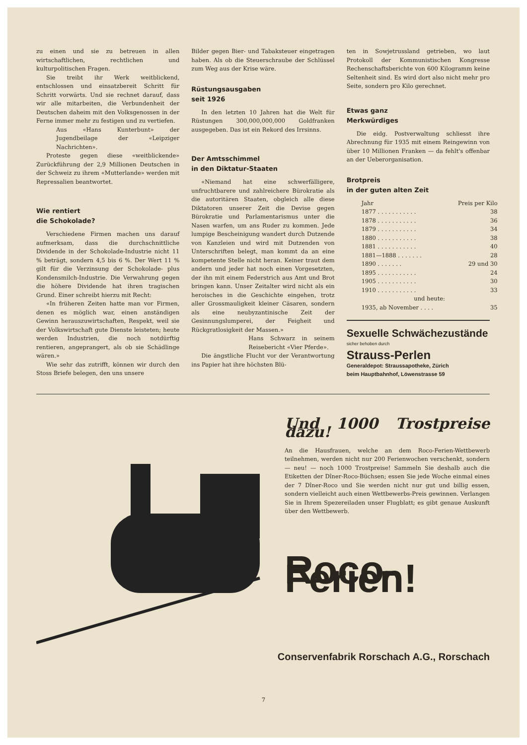zu einen und sie zu betreuen in allen wirtschaftlichen, rechtlichen und kulturpolitischen Fragen.
Sie treibt ihr Werk weitblickend, entschlossen und einsatzbereit Schritt für Schritt vorwärts. Und sie rechnet darauf, dass wir alle mitarbeiten, die Verbundenheit der Deutschen daheim mit den Volksgenossen in der Ferne immer mehr zu festigen und zu vertiefen.
Aus «Hans Kunterbunt» der Jugendbeilage der «Leipziger Nachrichten».
Proteste gegen diese «weitblickende» Zurückführung der 2,9 Millionen Deutschen in der Schweiz zu ihrem «Mutterlande» werden mit Repressalien beantwortet.
Wie rentiert
die Schokolade?
Verschiedene Firmen machen uns darauf aufmerksam, dass die durchschnittliche Dividende in der Schokolade-Industrie nicht 11 % beträgt, sondern 4,5 bis 6 %. Der Wert 11 % gilt für die Verzinsung der Schokolade- plus Kondensmilch-Industrie. Die Verwahrung gegen die höhere Dividende hat ihren tragischen Grund. Einer schreibt hierzu mit Recht:
«In früheren Zeiten hatte man vor Firmen, denen es möglich war, einen anständigen Gewinn herauszuwirtschaften, Respekt, weil sie der Volkswirtschaft gute Dienste leisteten; heute werden Industrien, die noch notdürftig rentieren, angeprangert, als ob sie Schädlinge wären.»
Wie sehr das zutrifft, können wir durch den Stoss Briefe belegen, den uns unsere
Bilder gegen Bier- und Tabaksteuer eingetragen haben. Als ob die Steuerschraube der Schlüssel zum Weg aus der Krise wäre.
Rüstungsausgaben
seit 1926
In den letzten 10 Jahren hat die Welt für Rüstungen 300,000,000,000 Goldfranken ausgegeben. Das ist ein Rekord des Irrsinns.
Der Amtsschimmel
in den Diktatur-Staaten
«Niemand hat eine schwerfälligere, unfruchtbarere und zahlreichere Bürokratie als die autoritären Staaten, obgleich alle diese Diktatoren unserer Zeit die Devise gegen Bürokratie und Parlamentarismus unter die Nasen warfen, um ans Ruder zu kommen. Jede lumpige Bescheinigung wandert durch Dutzende von Kanzleien und wird mit Dutzenden von Unterschriften belegt, man kommt da an eine kompetente Stelle nicht heran. Keiner traut dem andern und jeder hat noch einen Vorgesetzten, der ihn mit einem Federstrich aus Amt und Brot bringen kann. Unser Zeitalter wird nicht als ein heroisches in die Geschichte eingehen, trotz aller Grossmauligkeit kleiner Cäsaren, sondern als eine neubyzantinische Zeit der Gesinnungslumperei, der Feigheit und Rückgratlosigkeit der Massen.»
Hans Schwarz in seinem Reisebericht «Vier Pferde».
Die ängstliche Flucht vor der Verantwortung ins Papier hat ihre höchsten Blü-
ten in Sowjetrussland getrieben, wo laut Protokoll der Kommunistischen Kongresse Rechenschaftsberichte von 600 Kilogramm keine Seltenheit sind. Es wird dort also nicht mehr pro Seite, sondern pro Kilo gerechnet.
Etwas ganz
Merkwürdiges
Die eidg. Postverwaltung schliesst ihre Abrechnung für 1935 mit einem Reingewinn von über 10 Millionen Franken — da fehlt's offenbar an der Ueberorganisation.
Brotpreis
in der guten alten Zeit
| Jahr | Preis per Kilo |
| --- | --- |
| 1877 . . . . . . . . . . . | 38 |
| 1878 . . . . . . . . . . . | 36 |
| 1879 . . . . . . . . . . . | 34 |
| 1880 . . . . . . . . . . . | 38 |
| 1881 . . . . . . . . . . . | 40 |
| 1881—1888 . . . . . . . | 28 |
| 1890 . . . . . . . | 29 und 30 |
| 1895 . . . . . . . . . . . | 24 |
| 1905 . . . . . . . . . . . | 30 |
| 1910 . . . . . . . . . . . | 33 |
| und heute: | |
| 1935, ab November . . . . | 35 |
Sexuelle Schwächezustände
sicher behoben durch
Strauss-Perlen
Generaldepot: Straussapotheke, Zürich
beim Hauptbahnhof, Löwenstrasse 59
Und 1000 Trostpreise dazu!
An die Hausfrauen, welche an dem Roco-Ferien-Wettbewerb teilnehmen, werden nicht nur 200 Ferienwochen verschenkt, sondern — neu! — noch 1000 Trostpreise! Sammeln Sie deshalb auch die Etiketten der Dîner-Roco-Büchsen; essen Sie jede Woche einmal eines der 7 Dîner-Roco und Sie werden nicht nur gut und billig essen, sondern vielleicht auch einen Wettbewerbs-Preis gewinnen. Verlangen Sie in Ihrem Spezereiladen unser Flugblatt; es gibt genaue Auskunft über den Wettbewerb.
Roco-Ferien!
Conservenfabrik Rorschach A.G., Rorschach
7